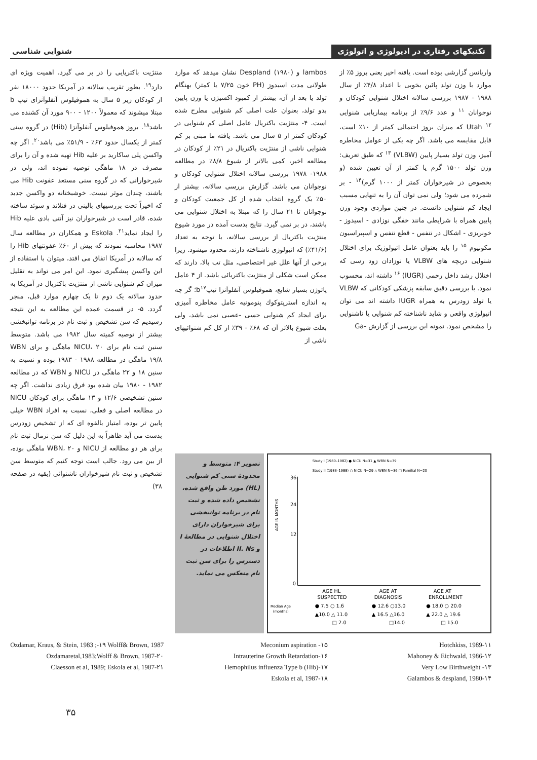تکنیکهای رفتاری در ادیولوژی و اتولوژی
شنوایی شناسی
واریانس گزارشی بوده است. یافته اخیر یعنی بروز ۵٪ از موارد با وزن تولد پائین بخوبی با اعداد ۴/۸٪ از سال ۱۹۸۸ - ۱۹۸۷ بررسی سالانه اختلال شنوایی کودکان و نوجوانان <sup>۱۱</sup> و عدد ۹/۶٪ از برنامه بیماریابی شنوایی Utah <sup>۱۲</sup> که میزان بروز احتمالی کمتر از ۱۰٪ است، قابل مقایسه می باشد. اگر چه یکی از عوامل مخاطره آمیز، وزن تولد بسیار پایین (VLBW) <sup>۱۳</sup> که طبق تعریف: وزن تولد ۱۵۰۰ گرم یا کمتر از آن تعیین شده (و بخصوص در شیرخواران کمتر از ۱۰۰۰ گرم)<sup>۱۴</sup> - بر شمرده می شود؛ ولی نمی توان آن را به تنهایی مسبب ایجاد کم شنوایی دانست. در چنین مواردی وجود وزن پایین همراه با شرایطی مانند خفگی نوزادی - اسیدوز - خونریزی - اشکال در تنفس - قطع تنفس و اسپیراسیون مکونیوم <sup>۱۵</sup> را باید بعنوان عامل اتیولوژیک برای اختلال شنوایی دربچه های VLBW یا نوزادان زود رسی که اختلال رشد داخل رحمی (IUGR) <sup>۱۶</sup> داشته اند، محسوب نمود. با بررسی دقیق سابقه پزشکی کودکانی که VLBW یا تولد زودرس به همراه IUGR داشته اند می توان اتیولوژی واقعی و شاید ناشناخته کم شنوایی یا ناشنوایی را مشخص نمود. نمونه این بررسی از گزارش -Ga
lambos و Despland (۱۹۸۰) نشان میدهد که موارد طولانی مدت اسیدوز (PH خون ۷/۲۵ یا کمتر) بهنگام تولد یا بعد از آن، بیشتر از کمبود اکسیژن یا وزن پایین بدو تولد، بعنوان علت اصلی کم شنوایی مطرح شده است. ۴- منتژیت باکتریال عامل اصلی کم شنوایی در کودکان کمتر از ۵ سال می باشد. یافته ما مبنی بر کم شنوایی ناشی از منتژیت باکتریال در ۲۱٪ از کودکان در مطالعه اخیر، کمی بالاتر از شیوع ۸/۸٪ در مطالعه ۱۹۸۸- ۱۹۷۸ بررسی سالانه اختلال شنوایی کودکان و نوجوانان می باشد. گزارش بررسی سالانه، بیشتر از ۵۰٪ یک گروه انتخاب شده از کل جمعیت کودکان و نوجوانان تا ۲۱ سال را که مبتلا به اختلال شنوایی می باشند، در بر نمی گیرد. نتایج بدست آمده در مورد شیوع منتژیت باکتریال از بررسی سالانه، با توجه به تعداد (۴۱/۶٪) که اتیولوژی ناشناخته دارند، محدود میشود. زیرا برخی از آنها علل غیر اختصاصی، مثل تب بالا، دارند که ممکن است شکلی از منتژیت باکتریائی باشد. از ۴ عامل پاتوژن بسیار شایع، هموفیلوس آنفلوآنزا تیپb<sup>۱۷</sup>؛ گر چه به اندازه استرپتوکوك پنومونیه عامل مخاطره آمیزی برای ایجاد کم شنوایی حسی -عصبی نمی باشد، ولی بعلت شیوع بالاتر آن که ۶۸٪ - ۳۹٪ از کل کم شنوائیهای ناشی از
منتژیت باکتریایی را در بر می گیرد، اهمیت ویژه ای دارد<sup>۱۹</sup>. بطور تقریب سالانه در آمریکا حدود ۱۸۰۰۰ نفر از کودکان زیر ۵ سال به هموفیلوس آنفلوآنزای تیپ b مبتلا میشوند که معمولاً ۱۲۰۰ - ۹۰۰ مورد آن کشنده می باشد<sup>۱۸</sup>. بروز هموفیلوس آنفلوآنزا (Hib) در گروه سنی کمتر از یکسال حدود ۶۳٪ - ۵۱/۹٪ می باشد<sup>۲۰</sup>. اگر چه واکسن پلی ساکارید بر علیه Hib تهیه شده و آن را برای مصرف در ۱۸ ماهگی توصیه نموده اند، ولی در شیرخوارانی که در گروه سنی مستعد عفونت Hib می باشند، چندان موثر نیست. خوشبختانه دو واکسن جدید که اخیراً تحت بررسیهای بالینی در فنلاند و سوئد ساخته شده، قادر است در شیرخواران نیز آنتی بادی علیه Hib را ایجاد نماید<sup>۲۱</sup>. Eskola و همکاران در مطالعه سال ۱۹۸۷ محاسبه نمودند که بیش از ۶۰٪ عفونتهای Hib را که سالانه در آمریکا اتفاق می افتد، میتوان با استفاده از این واکسن پیشگیری نمود. این امر می تواند به تقلیل میزان کم شنوایی ناشی از منتژیت باکتریال در آمریکا به حدود سالانه یک دوم تا یک چهارم موارد قبل، منجر گردد. ۵- در قسمت عمده این مطالعه به این نتیجه رسیدیم که سن تشخیص و ثبت نام در برنامه توانبخشی بیشتر از توصیه کمیته سال ۱۹۸۲ می باشد. متوسط سنین ثبت نام برای NICU، ۲۰ ماهگی و برای WBN ۱۹/۸ ماهگی در مطالعه ۱۹۸۸ - ۱۹۸۳ بوده و نسبت به سنین ۱۸ و ۲۲ ماهگی در NICU و WBN که در مطالعه ۱۹۸۲ - ۱۹۸۰ بیان شده بود فرق زیادی نداشت. اگر چه سنین تشخیصی ۱۲/۶ و ۱۳ ماهگی برای کودکان NICU در مطالعه اصلی و فعلی، نسبت به افراد WBN خیلی پایین تر بوده، امتیاز بالقوه ای که از تشخیص زودرس بدست می آید ظاهراً به این دلیل که سن نرمال ثبت نام برای هر دو مطالعه از NICU و WBN، ۲۰ ماهگی بوده، از بین می رود. جالب است توجه کنیم که متوسط سن تشخیص و ثبت نام شیرخواران ناشنوائی (بقیه در صفحه ۳۸)
Study I (1980–1982) ● NICU N=31 ▲ WBN N=39
Study II (1983–1988) ○ NICU N=29 △ WBN N=36 □ Familial N=20
AGE IN MONTHS
36
24
12
0
AGE HL
SUSPECTED
AGE AT
DIAGNOSIS
AGE AT
ENROLLMENT
Median Age
(months)
● 7.5 ○ 1.6
● 12.6 ○13.0
● 18.0 ○ 20.0
▲10.0 △ 11.0
▲ 16.5 △16.0
▲ 22.0 △ 19.6
□ 2.0
□14.0
□ 15.0
تصویر ۴: متوسط و محدودهٔ سنی کم شنوایی (HL) مورد ظن واقع شده، تشخیص داده شده و ثبت نام در برنامه توانبخشی برای شیرخواران دارای اختلال شنوایی در مطالعهٔ I و II. Ns اطلاعات در دسترس را برای سن ثبت نام منعکس می نماید.
Hotchkiss, 1989-۱۱
Mahoney & Eichwald, 1986-۱۲
Very Low Birthweight -۱۳
Galambos & despland, 1980-۱۴
Meconium aspiration -۱۵
Intrauterine Growth Retardation-۱۶
Hemophilus influenza Type b (Hib)-۱۷
Eskola et al, 1987-۱۸
Ozdamar, Kraus, & Stein, 1983 ;-۱۹ Wolff& Brown, 1987
Ozdamaretal,1983;Wolff & Brown, 1987-۲۰
Claesson et al, 1989; Eskola et al, 1987-۲۱
۳۵